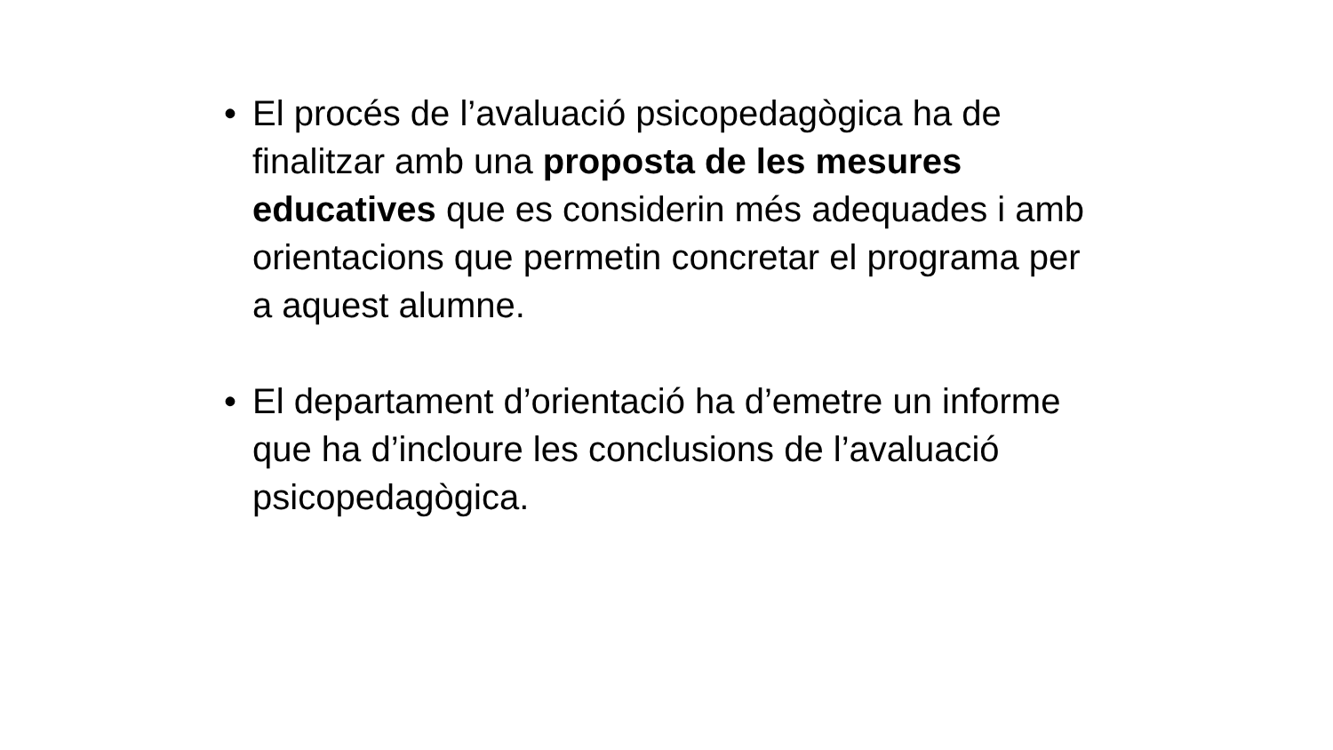• El procés de l’avaluació psicopedagògica ha de finalitzar amb una proposta de les mesures educatives que es considerin més adequades i amb orientacions que permetin concretar el programa per a aquest alumne.
• El departament d’orientació ha d’emetre un informe que ha d’incloure les conclusions de l’avaluació psicopedagògica.